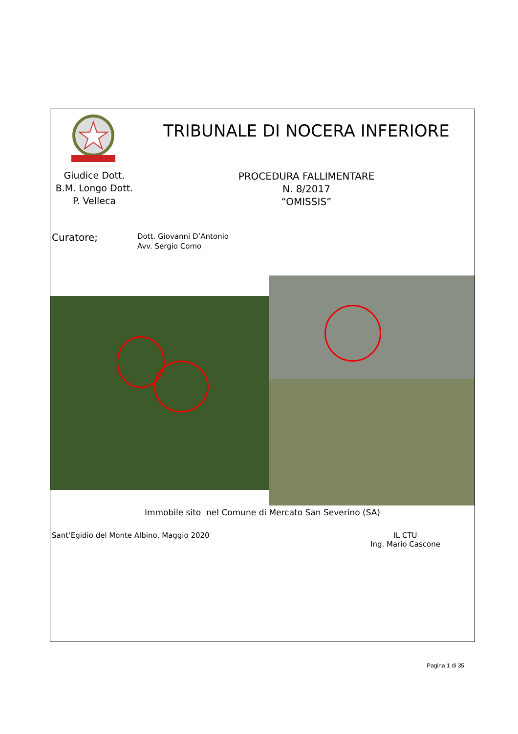Giudice Dott.
B.M. Longo Dott.
P. Velleca
TRIBUNALE DI NOCERA INFERIORE
PROCEDURA FALLIMENTARE
N. 8/2017
“OMISSIS”
Curatore;
Dott. Giovanni D’Antonio
Avv. Sergio Como
Immobile sito nel Comune di Mercato San Severino (SA)
Sant’Egidio del Monte Albino, Maggio 2020
IL CTU
Ing. Mario Cascone
Pagina 1 di 35